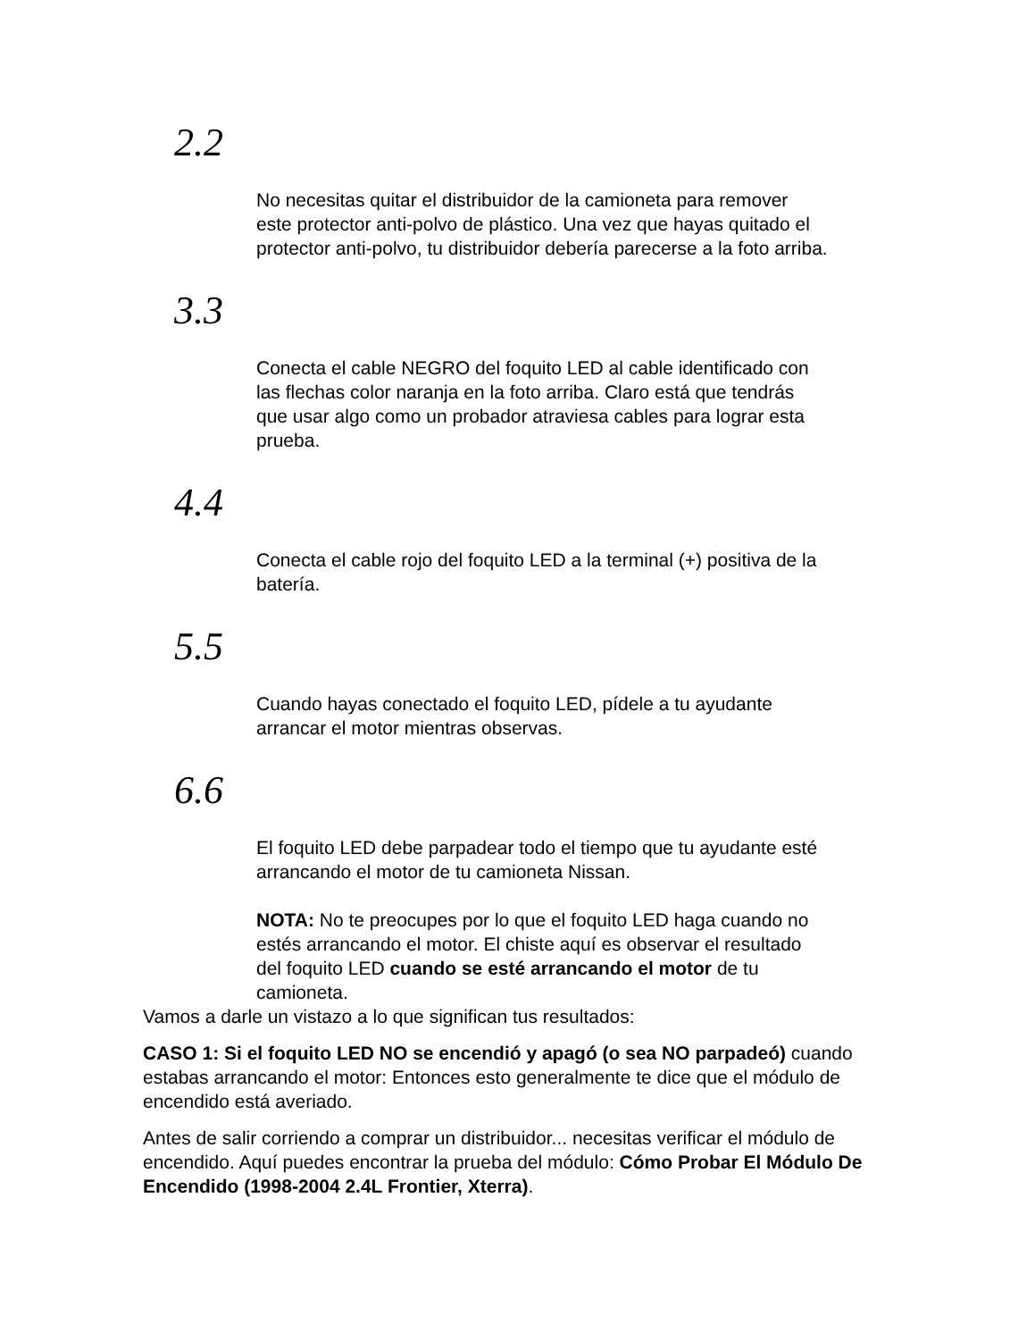2.2
No necesitas quitar el distribuidor de la camioneta para remover este protector anti-polvo de plástico. Una vez que hayas quitado el protector anti-polvo, tu distribuidor debería parecerse a la foto arriba.
3.3
Conecta el cable NEGRO del foquito LED al cable identificado con las flechas color naranja en la foto arriba. Claro está que tendrás que usar algo como un probador atraviesa cables para lograr esta prueba.
4.4
Conecta el cable rojo del foquito LED a la terminal (+) positiva de la batería.
5.5
Cuando hayas conectado el foquito LED, pídele a tu ayudante arrancar el motor mientras observas.
6.6
El foquito LED debe parpadear todo el tiempo que tu ayudante esté arrancando el motor de tu camioneta Nissan.
NOTA: No te preocupes por lo que el foquito LED haga cuando no estés arrancando el motor. El chiste aquí es observar el resultado del foquito LED cuando se esté arrancando el motor de tu camioneta.
Vamos a darle un vistazo a lo que significan tus resultados:
CASO 1: Si el foquito LED NO se encendió y apagó (o sea NO parpadeó) cuando estabas arrancando el motor: Entonces esto generalmente te dice que el módulo de encendido está averiado.
Antes de salir corriendo a comprar un distribuidor... necesitas verificar el módulo de encendido. Aquí puedes encontrar la prueba del módulo: Cómo Probar El Módulo De Encendido (1998-2004 2.4L Frontier, Xterra).